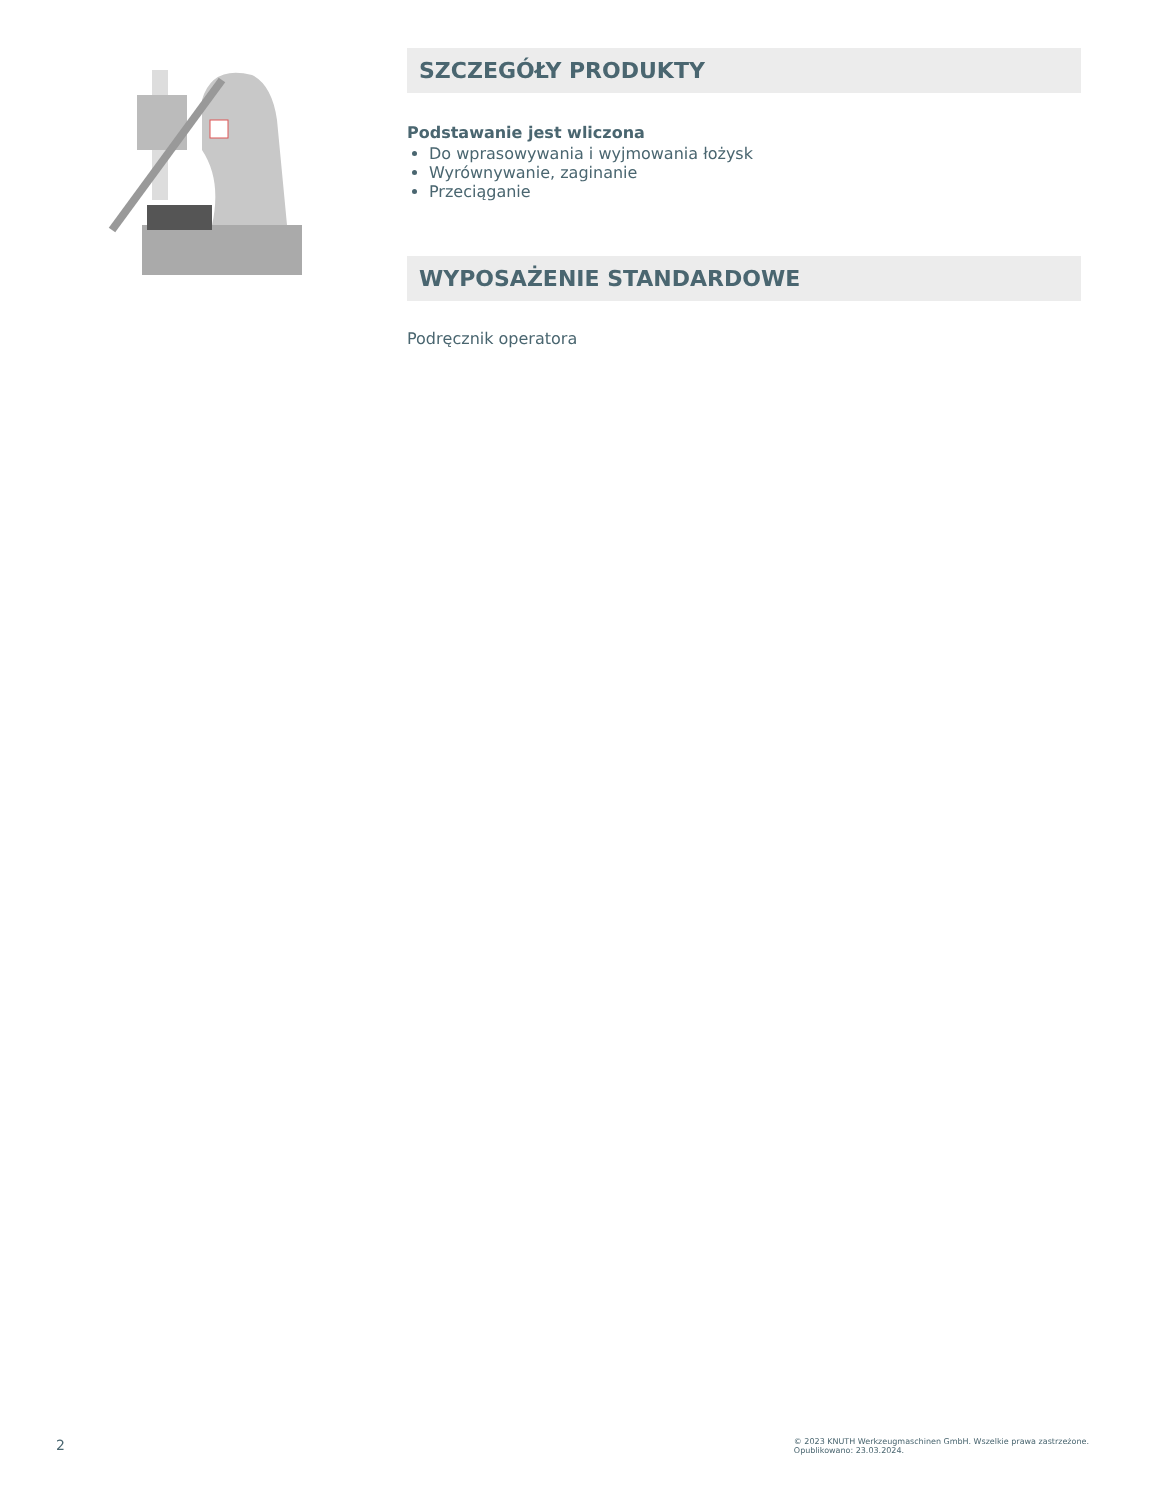SZCZEGÓŁY PRODUKTY
Podstawanie jest wliczona
Do wprasowywania i wyjmowania łożysk
Wyrównywanie, zaginanie
Przeciąganie
WYPOSAŻENIE STANDARDOWE
Podręcznik operatora
2
© 2023 KNUTH Werkzeugmaschinen GmbH. Wszelkie prawa zastrzeżone.
Opublikowano: 23.03.2024.